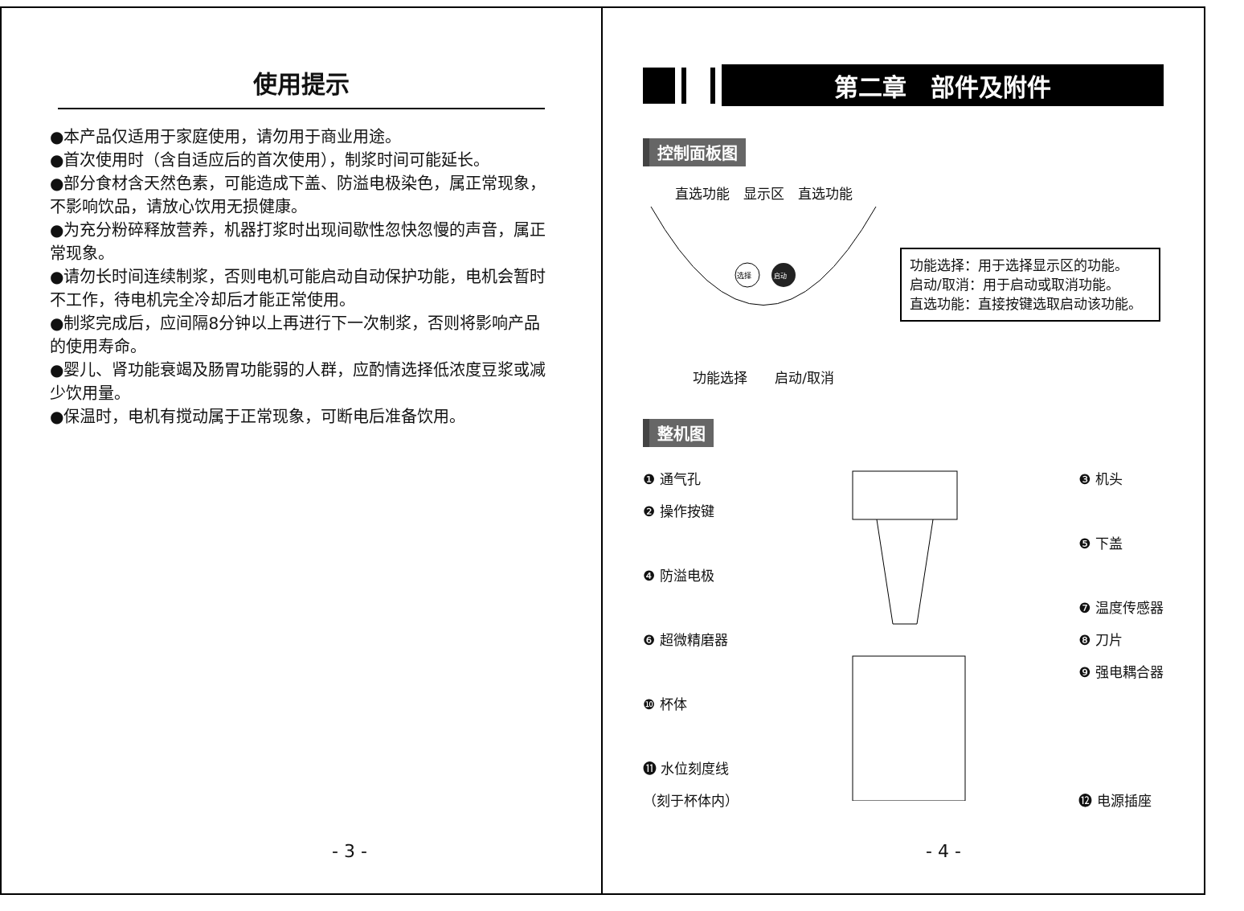使用提示
●本产品仅适用于家庭使用，请勿用于商业用途。
●首次使用时（含自适应后的首次使用），制浆时间可能延长。
●部分食材含天然色素，可能造成下盖、防溢电极染色，属正常现象，不影响饮品，请放心饮用无损健康。
●为充分粉碎释放营养，机器打浆时出现间歇性忽快忽慢的声音，属正常现象。
●请勿长时间连续制浆，否则电机可能启动自动保护功能，电机会暂时不工作，待电机完全冷却后才能正常使用。
●制浆完成后，应间隔8分钟以上再进行下一次制浆，否则将影响产品的使用寿命。
●婴儿、肾功能衰竭及肠胃功能弱的人群，应酌情选择低浓度豆浆或减少饮用量。
●保温时，电机有搅动属于正常现象，可断电后准备饮用。
- 3 -
第二章　部件及附件
控制面板图
直选功能　显示区　直选功能
选择
启动
功能选择　　启动/取消
功能选择：用于选择显示区的功能。
启动/取消：用于启动或取消功能。
直选功能：直接按键选取启动该功能。
整机图
❶ 通气孔
❷ 操作按键
❹ 防溢电极
❻ 超微精磨器
❿ 杯体
⓫ 水位刻度线
（刻于杯体内）
❸ 机头
❺ 下盖
❼ 温度传感器
❽ 刀片
❾ 强电耦合器
⓬ 电源插座
- 4 -